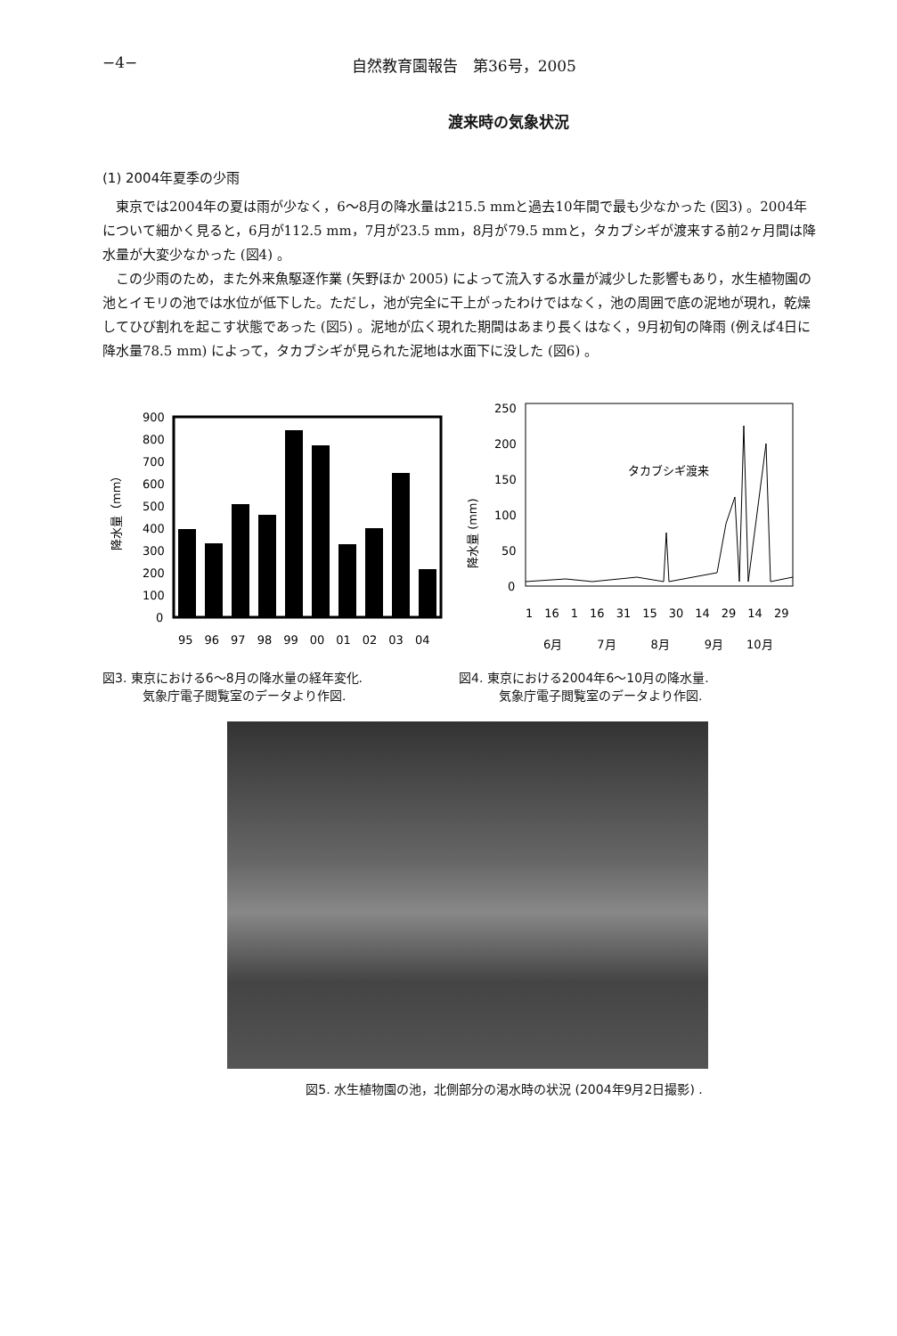−4− 自然教育園報告　第36号，2005
渡来時の気象状況
(1) 2004年夏季の少雨
東京では2004年の夏は雨が少なく，6〜8月の降水量は215.5 mmと過去10年間で最も少なかった (図3) 。2004年について細かく見ると，6月が112.5 mm，7月が23.5 mm，8月が79.5 mmと，タカブシギが渡来する前2ヶ月間は降水量が大変少なかった (図4) 。
この少雨のため，また外来魚駆逐作業 (矢野ほか 2005) によって流入する水量が減少した影響もあり，水生植物園の池とイモリの池では水位が低下した。ただし，池が完全に干上がったわけではなく，池の周囲で底の泥地が現れ，乾燥してひび割れを起こす状態であった (図5) 。泥地が広く現れた期間はあまり長くはなく，9月初旬の降雨 (例えば4日に降水量78.5 mm) によって，タカブシギが見られた泥地は水面下に没した (図6) 。
降水量（mm）
900
800
700
600
500
400
300
200
100
0
95　96　97　98　99　00　01　02　03　04
図3. 東京における6〜8月の降水量の経年変化.
気象庁電子閲覧室のデータより作図.
降水量 (mm)
250
200
150
100
50
0
タカブシギ渡来
1　16　1　16　31　15　30　14　29　14　29
6月　　　7月　　　8月　　　9月　　10月
図4. 東京における2004年6〜10月の降水量.
気象庁電子閲覧室のデータより作図.
図5. 水生植物園の池，北側部分の渇水時の状況 (2004年9月2日撮影) .